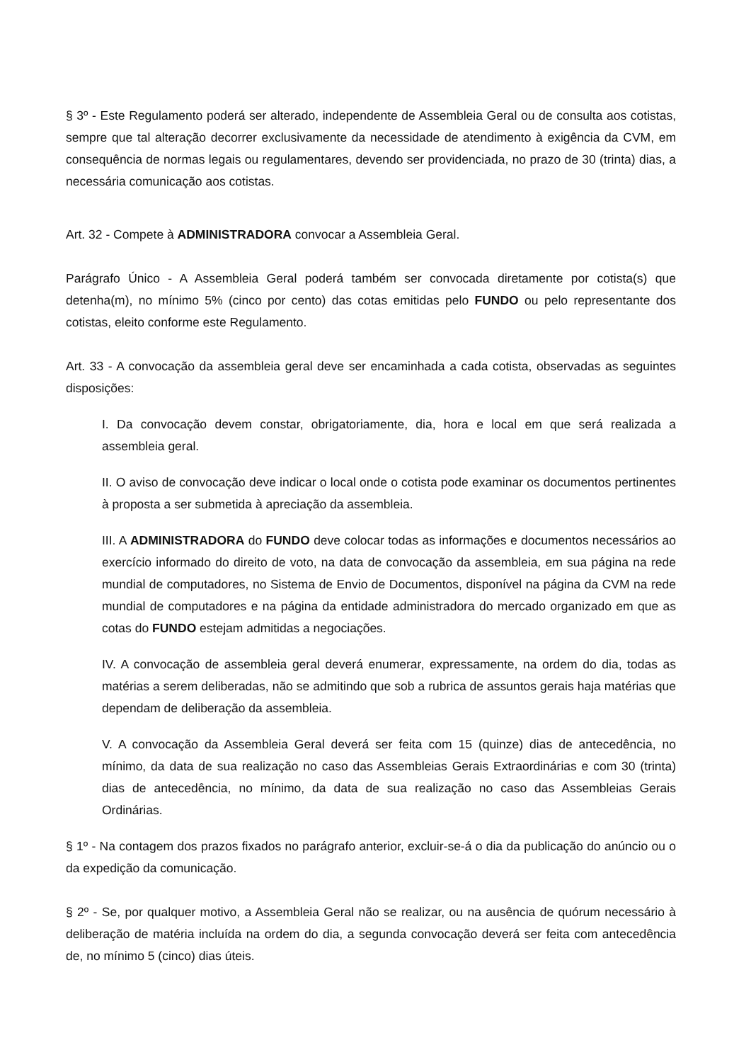§ 3º - Este Regulamento poderá ser alterado, independente de Assembleia Geral ou de consulta aos cotistas, sempre que tal alteração decorrer exclusivamente da necessidade de atendimento à exigência da CVM, em consequência de normas legais ou regulamentares, devendo ser providenciada, no prazo de 30 (trinta) dias, a necessária comunicação aos cotistas.
Art. 32 - Compete à ADMINISTRADORA convocar a Assembleia Geral.
Parágrafo Único - A Assembleia Geral poderá também ser convocada diretamente por cotista(s) que detenha(m), no mínimo 5% (cinco por cento) das cotas emitidas pelo FUNDO ou pelo representante dos cotistas, eleito conforme este Regulamento.
Art. 33 - A convocação da assembleia geral deve ser encaminhada a cada cotista, observadas as seguintes disposições:
I. Da convocação devem constar, obrigatoriamente, dia, hora e local em que será realizada a assembleia geral.
II. O aviso de convocação deve indicar o local onde o cotista pode examinar os documentos pertinentes à proposta a ser submetida à apreciação da assembleia.
III. A ADMINISTRADORA do FUNDO deve colocar todas as informações e documentos necessários ao exercício informado do direito de voto, na data de convocação da assembleia, em sua página na rede mundial de computadores, no Sistema de Envio de Documentos, disponível na página da CVM na rede mundial de computadores e na página da entidade administradora do mercado organizado em que as cotas do FUNDO estejam admitidas a negociações.
IV. A convocação de assembleia geral deverá enumerar, expressamente, na ordem do dia, todas as matérias a serem deliberadas, não se admitindo que sob a rubrica de assuntos gerais haja matérias que dependam de deliberação da assembleia.
V. A convocação da Assembleia Geral deverá ser feita com 15 (quinze) dias de antecedência, no mínimo, da data de sua realização no caso das Assembleias Gerais Extraordinárias e com 30 (trinta) dias de antecedência, no mínimo, da data de sua realização no caso das Assembleias Gerais Ordinárias.
§ 1º - Na contagem dos prazos fixados no parágrafo anterior, excluir-se-á o dia da publicação do anúncio ou o da expedição da comunicação.
§ 2º - Se, por qualquer motivo, a Assembleia Geral não se realizar, ou na ausência de quórum necessário à deliberação de matéria incluída na ordem do dia, a segunda convocação deverá ser feita com antecedência de, no mínimo 5 (cinco) dias úteis.